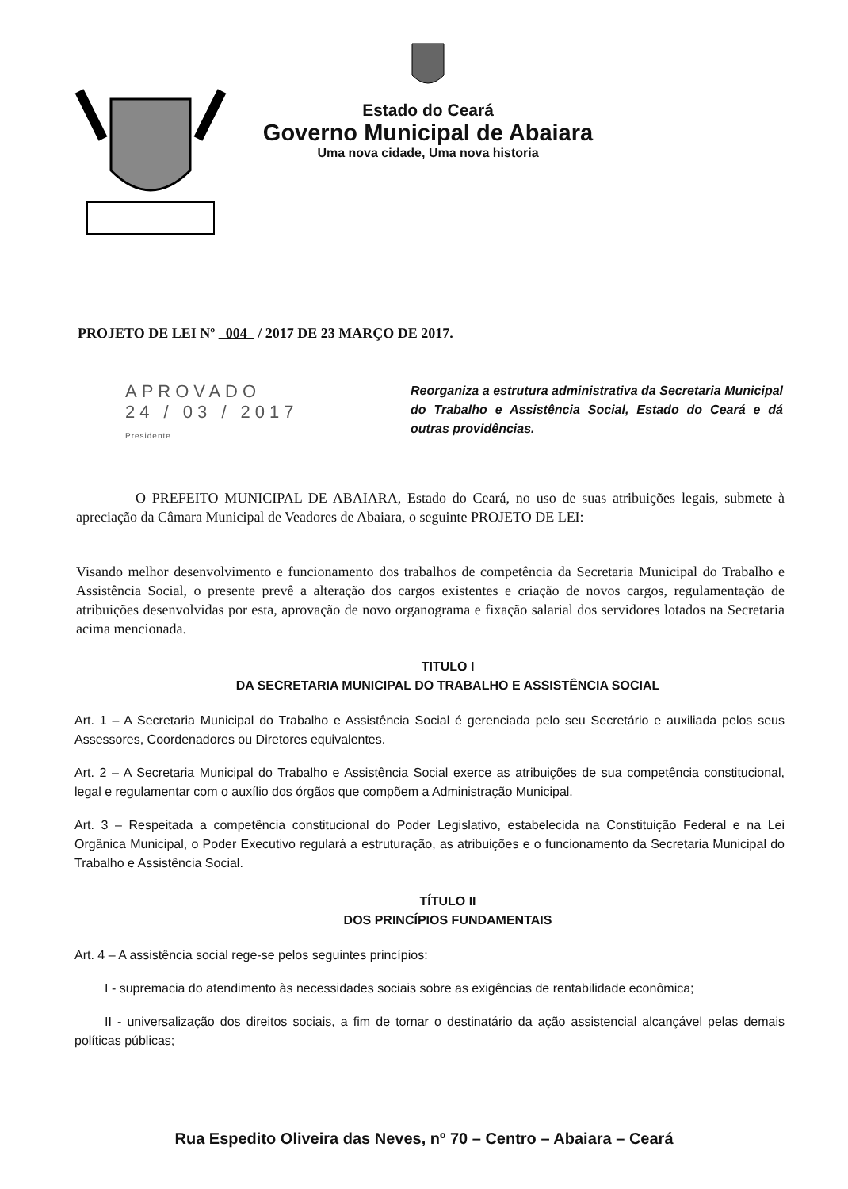Estado do Ceará
Governo Municipal de Abaiara
Uma nova cidade, Uma nova historia
PROJETO DE LEI Nº 004 / 2017 DE 23 MARÇO DE 2017.
APROVADO
24 / 03 / 2017
Presidente
Reorganiza a estrutura administrativa da Secretaria Municipal do Trabalho e Assistência Social, Estado do Ceará e dá outras providências.
O PREFEITO MUNICIPAL DE ABAIARA, Estado do Ceará, no uso de suas atribuições legais, submete à apreciação da Câmara Municipal de Veadores de Abaiara, o seguinte PROJETO DE LEI:
Visando melhor desenvolvimento e funcionamento dos trabalhos de competência da Secretaria Municipal do Trabalho e Assistência Social, o presente prevê a alteração dos cargos existentes e criação de novos cargos, regulamentação de atribuições desenvolvidas por esta, aprovação de novo organograma e fixação salarial dos servidores lotados na Secretaria acima mencionada.
TITULO I
DA SECRETARIA MUNICIPAL DO TRABALHO E ASSISTÊNCIA SOCIAL
Art. 1 – A Secretaria Municipal do Trabalho e Assistência Social é gerenciada pelo seu Secretário e auxiliada pelos seus Assessores, Coordenadores ou Diretores equivalentes.
Art. 2 – A Secretaria Municipal do Trabalho e Assistência Social exerce as atribuições de sua competência constitucional, legal e regulamentar com o auxílio dos órgãos que compõem a Administração Municipal.
Art. 3 – Respeitada a competência constitucional do Poder Legislativo, estabelecida na Constituição Federal e na Lei Orgânica Municipal, o Poder Executivo regulará a estruturação, as atribuições e o funcionamento da Secretaria Municipal do Trabalho e Assistência Social.
TÍTULO II
DOS PRINCÍPIOS FUNDAMENTAIS
Art. 4 – A assistência social rege-se pelos seguintes princípios:
I - supremacia do atendimento às necessidades sociais sobre as exigências de rentabilidade econômica;
II - universalização dos direitos sociais, a fim de tornar o destinatário da ação assistencial alcançável pelas demais políticas públicas;
Rua Espedito Oliveira das Neves, nº 70 – Centro – Abaiara – Ceará